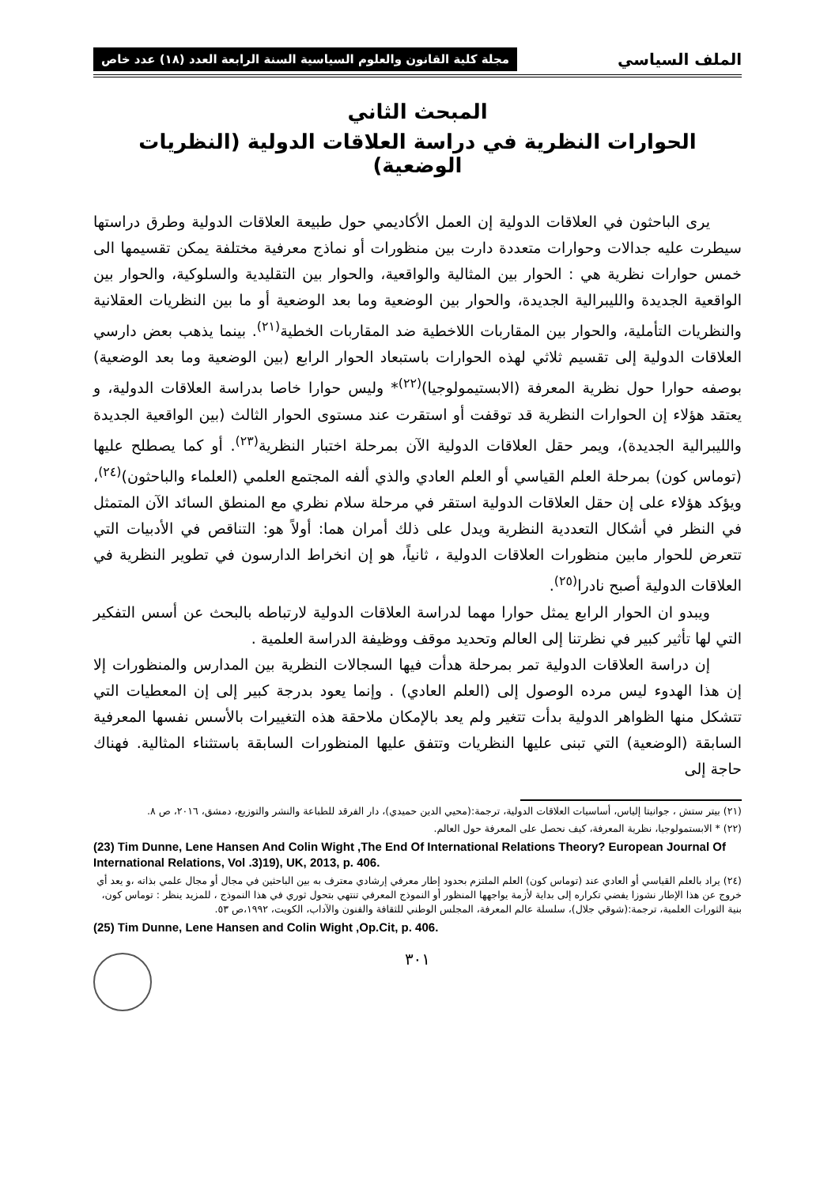الملف السياسي مجلة كلية القانون والعلوم السياسية السنة الرابعة العدد (١٨) عدد خاص
المبحث الثاني
الحوارات النظرية في دراسة العلاقات الدولية (النظريات الوضعية)
يرى الباحثون في العلاقات الدولية إن العمل الأكاديمي حول طبيعة العلاقات الدولية وطرق دراستها سيطرت عليه جدالات وحوارات متعددة دارت بين منظورات أو نماذج معرفية مختلفة يمكن تقسيمها الى خمس حوارات نظرية هي : الحوار بين المثالية والواقعية، والحوار بين التقليدية والسلوكية، والحوار بين الواقعية الجديدة والليبرالية الجديدة، والحوار بين الوضعية وما بعد الوضعية أو ما بين النظريات العقلانية والنظريات التأملية، والحوار بين المقاربات اللاخطية ضد المقاربات الخطية<sup>(٢١)</sup>. بينما يذهب بعض دارسي العلاقات الدولية إلى تقسيم ثلاثي لهذه الحوارات باستبعاد الحوار الرابع (بين الوضعية وما بعد الوضعية) بوصفه حوارا حول نظرية المعرفة (الابستيمولوجيا)<sup>(٢٢)</sup>* وليس حوارا خاصا بدراسة العلاقات الدولية، و يعتقد هؤلاء إن الحوارات النظرية قد توقفت أو استقرت عند مستوى الحوار الثالث (بين الواقعية الجديدة والليبرالية الجديدة)، ويمر حقل العلاقات الدولية الآن بمرحلة اختبار النظرية<sup>(٢٣)</sup>. أو كما يصطلح عليها (توماس كون) بمرحلة العلم القياسي أو العلم العادي والذي ألفه المجتمع العلمي (العلماء والباحثون)<sup>(٢٤)</sup>، ويؤكد هؤلاء على إن حقل العلاقات الدولية استقر في مرحلة سلام نظري مع المنطق السائد الآن المتمثل في النظر في أشكال التعددية النظرية ويدل على ذلك أمران هما: أولاً هو: التناقص في الأدبيات التي تتعرض للحوار مابين منظورات العلاقات الدولية ، ثانياً، هو إن انخراط الدارسون في تطوير النظرية في العلاقات الدولية أصبح نادرا<sup>(٢٥)</sup>.
ويبدو ان الحوار الرابع يمثل حوارا مهما لدراسة العلاقات الدولية لارتباطه بالبحث عن أسس التفكير التي لها تأثير كبير في نظرتنا إلى العالم وتحديد موقف ووظيفة الدراسة العلمية .
إن دراسة العلاقات الدولية تمر بمرحلة هدأت فيها السجالات النظرية بين المدارس والمنظورات إلا إن هذا الهدوء ليس مرده الوصول إلى (العلم العادي) . وإنما يعود بدرجة كبير إلى إن المعطيات التي تتشكل منها الظواهر الدولية بدأت تتغير ولم يعد بالإمكان ملاحقة هذه التغييرات بالأسس نفسها المعرفية السابقة (الوضعية) التي تبنى عليها النظريات وتتفق عليها المنظورات السابقة باستثناء المثالية. فهناك حاجة إلى
(٢١) بيتر ستش ، جوانيتا إلياس، أساسيات العلاقات الدولية، ترجمة:(محيي الدين حميدي)، دار الفرقد للطباعة والنشر والتوزيع، دمشق، ٢٠١٦، ص ٨.
(٢٢) * الابستمولوجيا، نظرية المعرفة، كيف نحصل على المعرفة حول العالم.
(23) Tim Dunne, Lene Hansen And Colin Wight ,The End Of International Relations Theory? European Journal Of International Relations, Vol .3)19), UK, 2013, p. 406.
(٢٤) يراد بالعلم القياسي أو العادي عند (توماس كون) العلم الملتزم بحدود إطار معرفي إرشادي معترف به بين الباحثين في مجال أو مجال علمي بذاته ،و يعد أي خروج عن هذا الإطار نشوزا يفضي تكراره إلى بداية لأزمة يواجهها المنظور أو النموذج المعرفي تنتهي بتحول ثوري في هذا النموذج ، للمزيد ينظر : توماس كون، بنية الثورات العلمية، ترجمة:(شوقي جلال)، سلسلة عالم المعرفة، المجلس الوطني للثقافة والفنون والآداب، الكويت، ١٩٩٢،ص ٥٣.
(25) Tim Dunne, Lene Hansen and Colin Wight ,Op.Cit, p. 406.
٣٠١